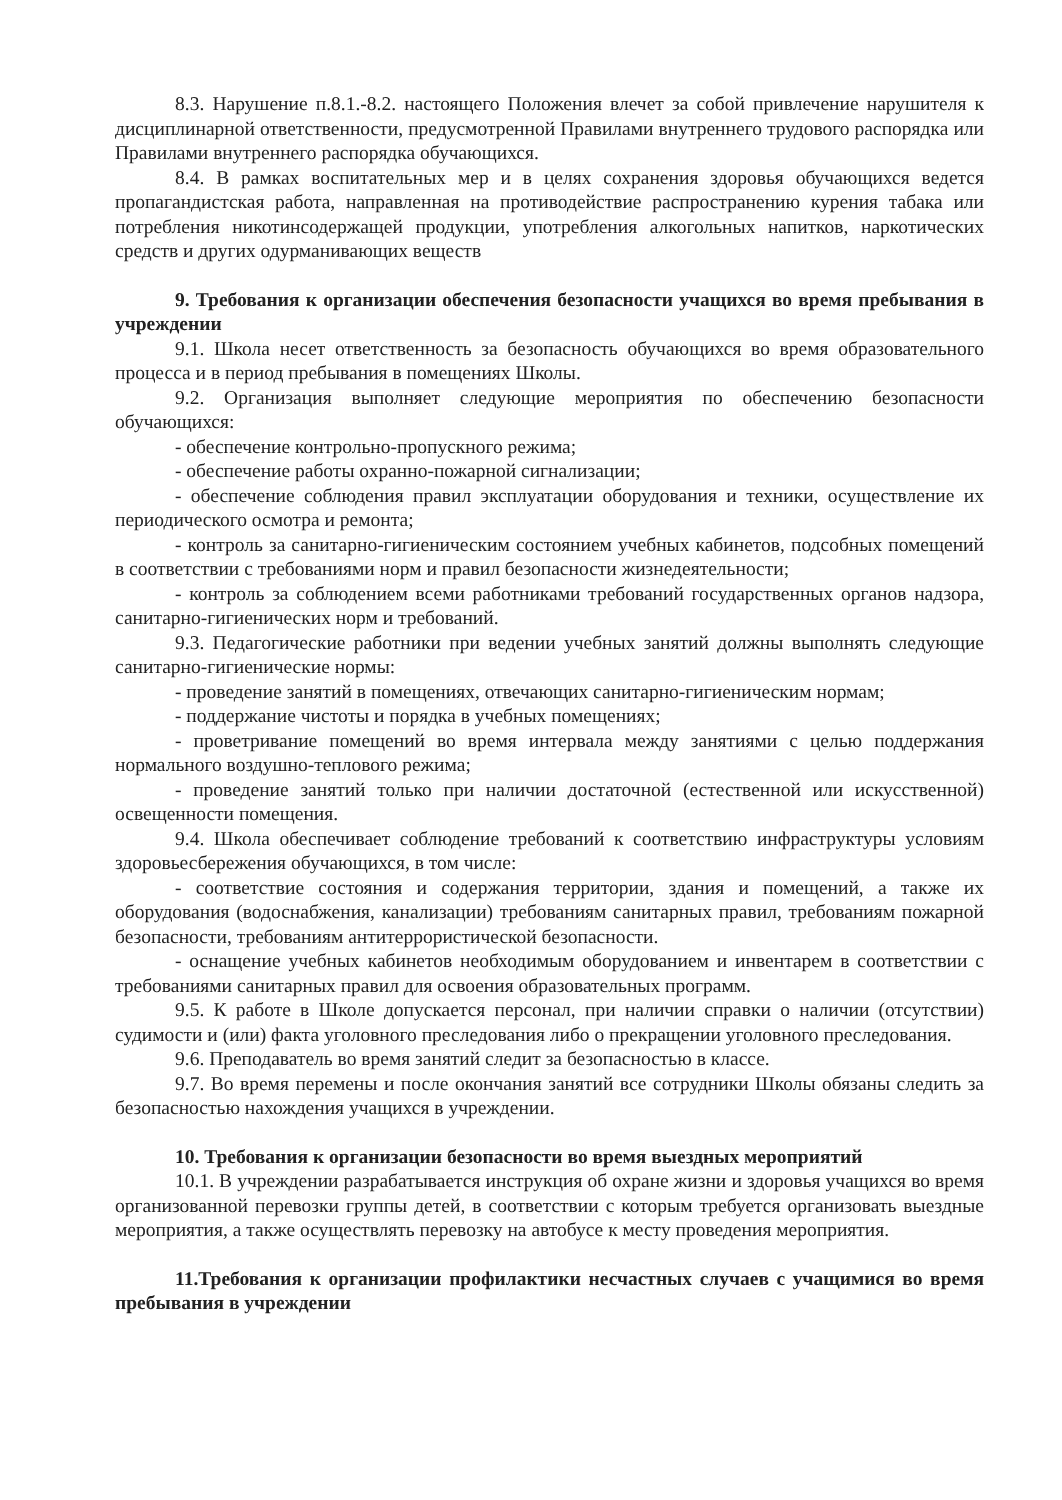8.3. Нарушение п.8.1.-8.2. настоящего Положения влечет за собой привлечение нарушителя к дисциплинарной ответственности, предусмотренной Правилами внутреннего трудового распорядка или Правилами внутреннего распорядка обучающихся.
8.4. В рамках воспитательных мер и в целях сохранения здоровья обучающихся ведется пропагандистская работа, направленная на противодействие распространению курения табака или потребления никотинсодержащей продукции, употребления алкогольных напитков, наркотических средств и других одурманивающих веществ
9. Требования к организации обеспечения безопасности учащихся во время пребывания в учреждении
9.1. Школа несет ответственность за безопасность обучающихся во время образовательного процесса и в период пребывания в помещениях Школы.
9.2. Организация выполняет следующие мероприятия по обеспечению безопасности обучающихся:
- обеспечение контрольно-пропускного режима;
- обеспечение работы охранно-пожарной сигнализации;
- обеспечение соблюдения правил эксплуатации оборудования и техники, осуществление их периодического осмотра и ремонта;
- контроль за санитарно-гигиеническим состоянием учебных кабинетов, подсобных помещений в соответствии с требованиями норм и правил безопасности жизнедеятельности;
- контроль за соблюдением всеми работниками требований государственных органов надзора, санитарно-гигиенических норм и требований.
9.3. Педагогические работники при ведении учебных занятий должны выполнять следующие санитарно-гигиенические нормы:
- проведение занятий в помещениях, отвечающих санитарно-гигиеническим нормам;
- поддержание чистоты и порядка в учебных помещениях;
- проветривание помещений во время интервала между занятиями с целью поддержания нормального воздушно-теплового режима;
- проведение занятий только при наличии достаточной (естественной или искусственной) освещенности помещения.
9.4. Школа обеспечивает соблюдение требований к соответствию инфраструктуры условиям здоровьесбережения обучающихся, в том числе:
- соответствие состояния и содержания территории, здания и помещений, а также их оборудования (водоснабжения, канализации) требованиям санитарных правил, требованиям пожарной безопасности, требованиям антитеррористической безопасности.
- оснащение учебных кабинетов необходимым оборудованием и инвентарем в соответствии с требованиями санитарных правил для освоения образовательных программ.
9.5. К работе в Школе допускается персонал, при наличии справки о наличии (отсутствии) судимости и (или) факта уголовного преследования либо о прекращении уголовного преследования.
9.6. Преподаватель во время занятий следит за безопасностью в классе.
9.7. Во время перемены и после окончания занятий все сотрудники Школы обязаны следить за безопасностью нахождения учащихся в учреждении.
10. Требования к организации безопасности во время выездных мероприятий
10.1. В учреждении разрабатывается инструкция об охране жизни и здоровья учащихся во время организованной перевозки группы детей, в соответствии с которым требуется организовать выездные мероприятия, а также осуществлять перевозку на автобусе к месту проведения мероприятия.
11.Требования к организации профилактики несчастных случаев с учащимися во время пребывания в учреждении